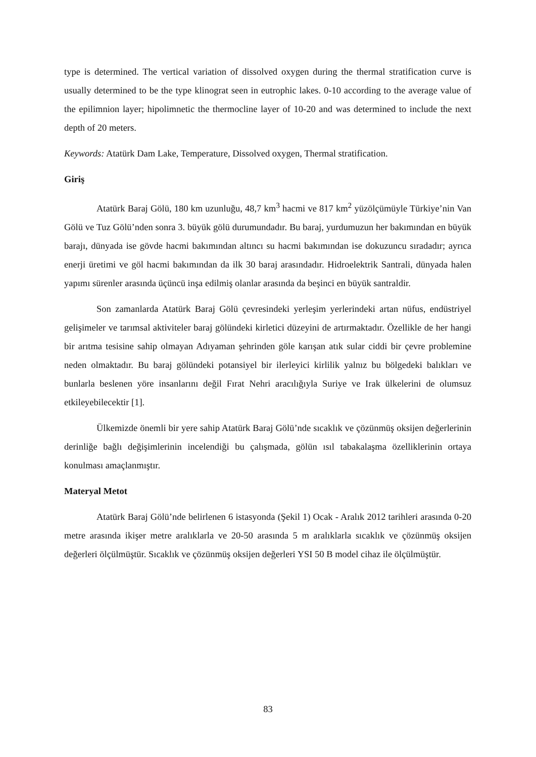type is determined. The vertical variation of dissolved oxygen during the thermal stratification curve is usually determined to be the type klinograt seen in eutrophic lakes. 0-10 according to the average value of the epilimnion layer; hipolimnetic the thermocline layer of 10-20 and was determined to include the next depth of 20 meters.
Keywords: Atatürk Dam Lake, Temperature, Dissolved oxygen, Thermal stratification.
Giriş
Atatürk Baraj Gölü, 180 km uzunluğu, 48,7 km<sup>3</sup> hacmi ve 817 km<sup>2</sup> yüzölçümüyle Türkiye’nin Van Gölü ve Tuz Gölü’nden sonra 3. büyük gölü durumundadır. Bu baraj, yurdumuzun her bakımından en büyük barajı, dünyada ise gövde hacmi bakımından altıncı su hacmi bakımından ise dokuzuncu sıradadır; ayrıca enerji üretimi ve göl hacmi bakımından da ilk 30 baraj arasındadır. Hidroelektrik Santrali, dünyada halen yapımı sürenler arasında üçüncü inşa edilmiş olanlar arasında da beşinci en büyük santraldir.
Son zamanlarda Atatürk Baraj Gölü çevresindeki yerleşim yerlerindeki artan nüfus, endüstriyel gelişimeler ve tarımsal aktiviteler baraj gölündeki kirletici düzeyini de artırmaktadır. Özellikle de her hangi bir arıtma tesisine sahip olmayan Adıyaman şehrinden göle karışan atık sular ciddi bir çevre problemine neden olmaktadır. Bu baraj gölündeki potansiyel bir ilerleyici kirlilik yalnız bu bölgedeki balıkları ve bunlarla beslenen yöre insanlarını değil Fırat Nehri aracılığıyla Suriye ve Irak ülkelerini de olumsuz etkileyebilecektir [1].
Ülkemizde önemli bir yere sahip Atatürk Baraj Gölü’nde sıcaklık ve çözünmüş oksijen değerlerinin derinliğe bağlı değişimlerinin incelendiği bu çalışmada, gölün ısıl tabakalaşma özelliklerinin ortaya konulması amaçlanmıştır.
Materyal Metot
Atatürk Baraj Gölü’nde belirlenen 6 istasyonda (Şekil 1) Ocak - Aralık 2012 tarihleri arasında 0-20 metre arasında ikişer metre aralıklarla ve 20-50 arasında 5 m aralıklarla sıcaklık ve çözünmüş oksijen değerleri ölçülmüştür. Sıcaklık ve çözünmüş oksijen değerleri YSI 50 B model cihaz ile ölçülmüştür.
83